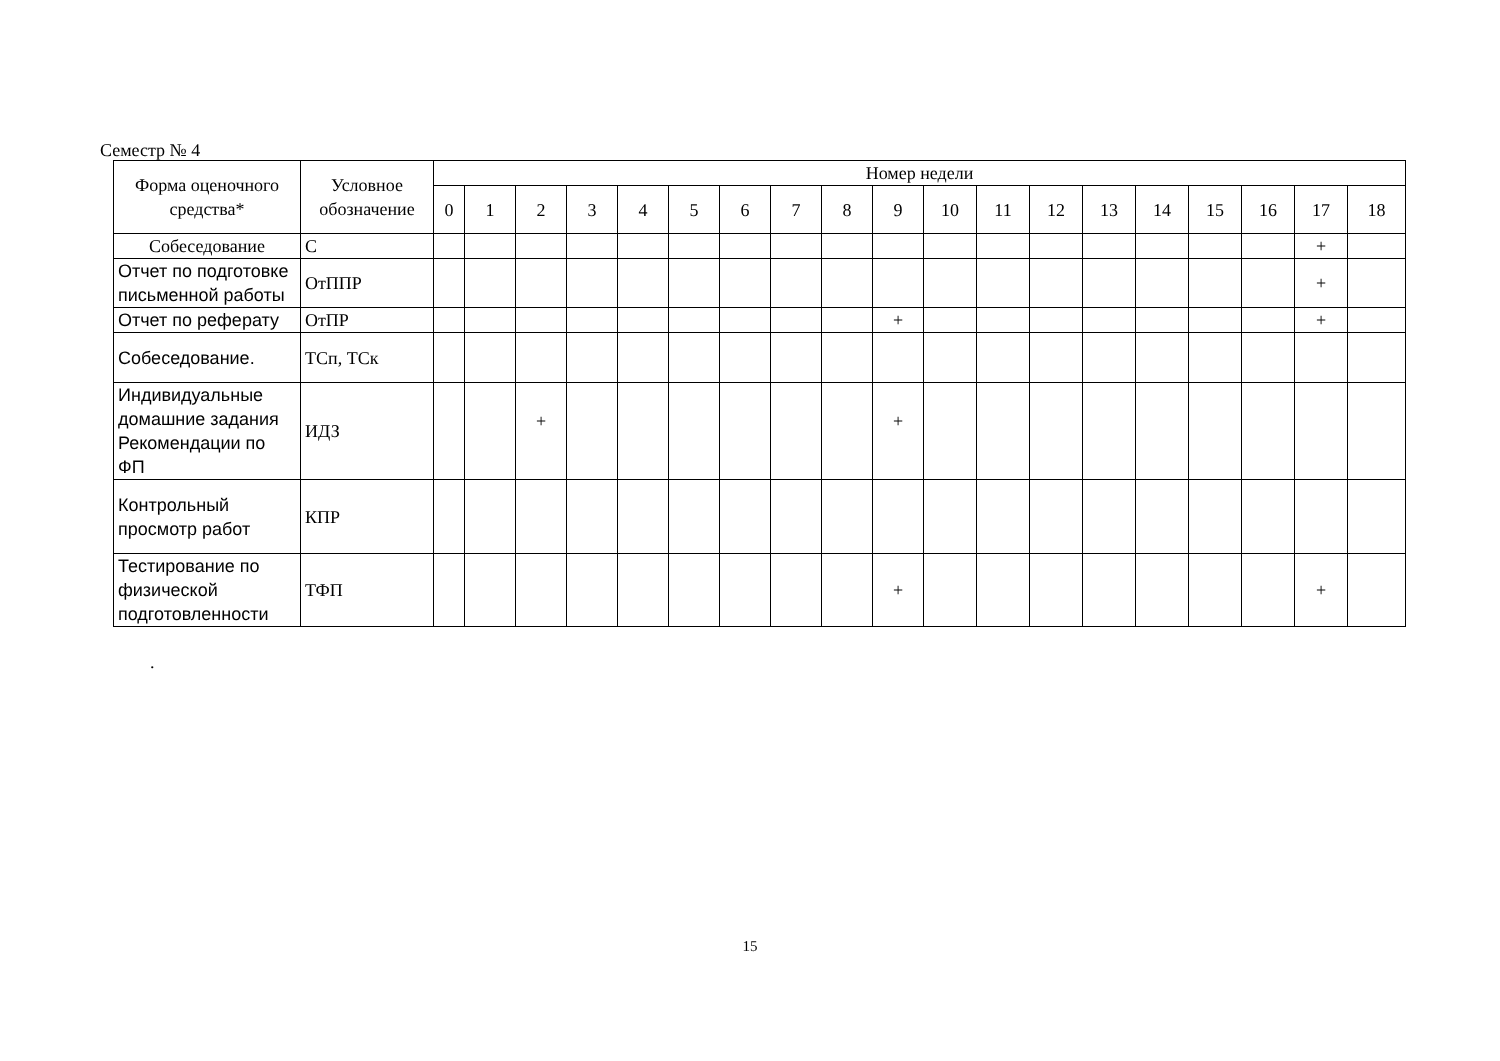Семестр № 4
| Форма оценочного средства* | Условное обозначение | Номер недели | | | | | | | | | | | | | | | | | | |
| --- | --- | --- | --- | --- | --- | --- | --- | --- | --- | --- | --- | --- | --- | --- | --- | --- | --- | --- | --- | --- |
| | | 0 | 1 | 2 | 3 | 4 | 5 | 6 | 7 | 8 | 9 | 10 | 11 | 12 | 13 | 14 | 15 | 16 | 17 | 18 |
| Собеседование | С | | | | | | | | | | | | | | | | | | + | |
| Отчет по подготовке письменной работы | ОтППР | | | | | | | | | | | | | | | | | | + | |
| Отчет по реферату | ОтПР | | | | | | | | | | + | | | | | | | | + | |
| Собеседование. | ТСп, ТСк | | | | | | | | | | | | | | | | | | | |
| Индивидуальные домашние задания Рекомендации по ФП | ИДЗ | | | + | | | | | | | + | | | | | | | | | |
| Контрольный просмотр работ | КПР | | | | | | | | | | | | | | | | | | | |
| Тестирование по физической подготовленности | ТФП | | | | | | | | | | + | | | | | | | | + | |
.
15